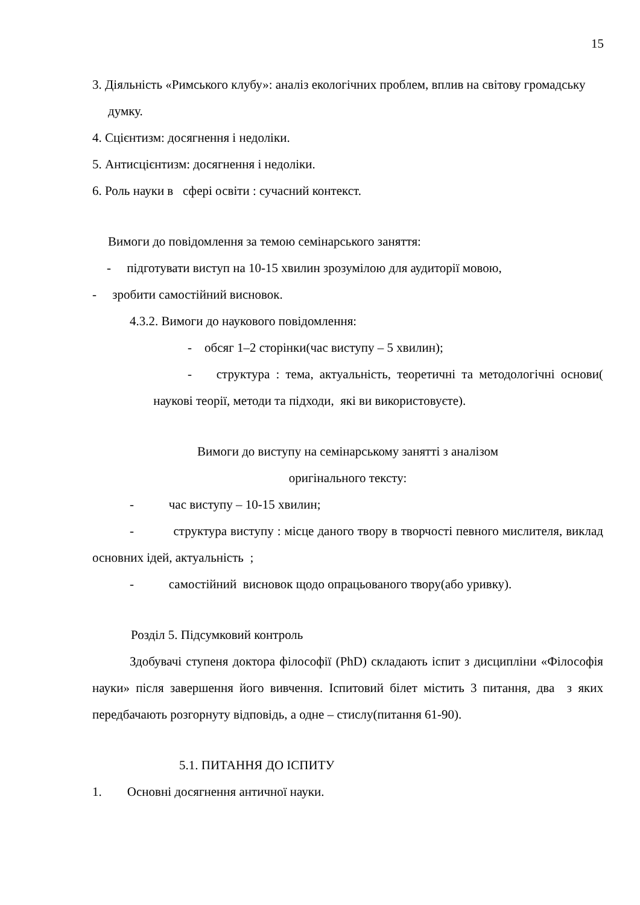15
3. Діяльність «Римського клубу»: аналіз екологічних проблем, вплив на світову громадську думку.
4. Сцієнтизм: досягнення і недоліки.
5. Антисцієнтизм: досягнення і недоліки.
6. Роль науки в сфері освіти : сучасний контекст.
Вимоги до повідомлення за темою семінарського заняття:
- підготувати виступ на 10-15 хвилин зрозумілою для аудиторії мовою,
- зробити самостійний висновок.
4.3.2. Вимоги до наукового повідомлення:
- обсяг 1–2 сторінки(час виступу – 5 хвилин);
- структура : тема, актуальність, теоретичні та методологічні основи( наукові теорії, методи та підходи, які ви використовуєте).
Вимоги до виступу на семінарському занятті з аналізом
оригінального тексту:
- час виступу – 10-15 хвилин;
- структура виступу : місце даного твору в творчості певного мислителя, виклад основних ідей, актуальність ;
- самостійний висновок щодо опрацьованого твору(або уривку).
Розділ 5. Підсумковий контроль
Здобувачі ступеня доктора філософії (PhD) складають іспит з дисципліни «Філософія науки» після завершення його вивчення. Іспитовий білет містить 3 питання, два з яких передбачають розгорнуту відповідь, а одне – стислу(питання 61-90).
5.1. ПИТАННЯ ДО ІСПИТУ
1. Основні досягнення античної науки.